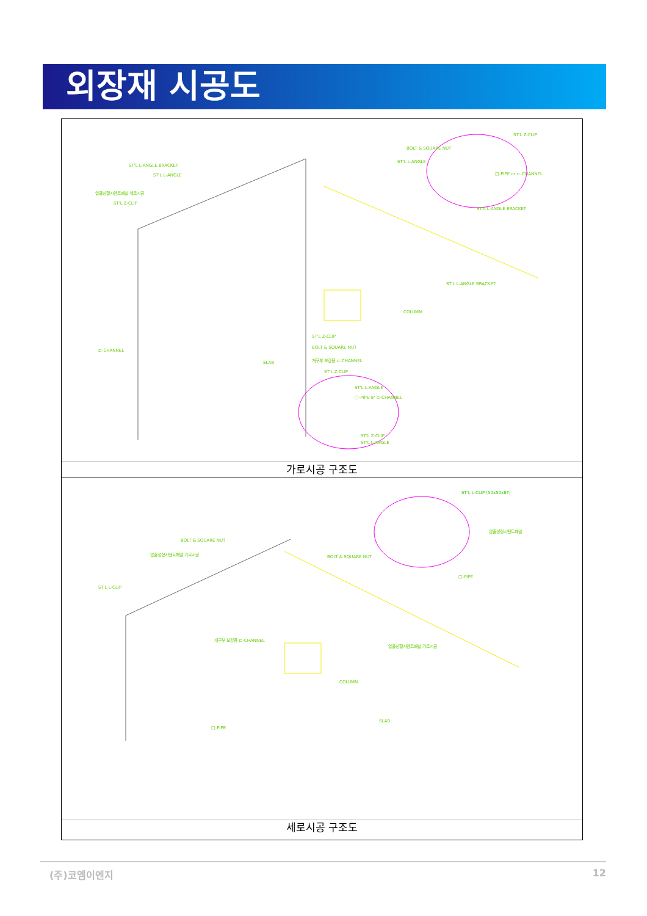외장재 시공도
ST'L L-ANGLE BRACKET
ST'L L-ANGLE
압출성형시멘트패널 세로시공
ST'L Z-CLIP
ST'L Z-CLIP
BOLT & SQUARE NUT
ST'L L-ANGLE
□-PIPE or ⊏-CHANNEL
ST'L L-ANGLE BRACKET
ST'L L-ANGLE BRACKET
COLUMN
ST'L Z-CLIP
BOLT & SQUARE NUT
개구부 보강용 ⊏-CHANNEL
SLAB
⊏-CHANNEL
ST'L Z-CLIP
ST'L L-ANGLE
□-PIPE or ⊏-CHANNEL
ST'L Z-CLIP
ST'L L-ANGLE
가로시공 구조도
ST'L L-CLIP (50x50x6T)
압출성형시멘트패널
BOLT & SQUARE NUT
압출성형시멘트패널 가로시공
BOLT & SQUARE NUT
□-PIPE
ST'L L-CLIP
개구부 보강용 ⊏-CHANNEL
압출성형시멘트패널 가로시공
COLUMN
SLAB
□-PIPE
세로시공 구조도
(주)코엠이엔지 12